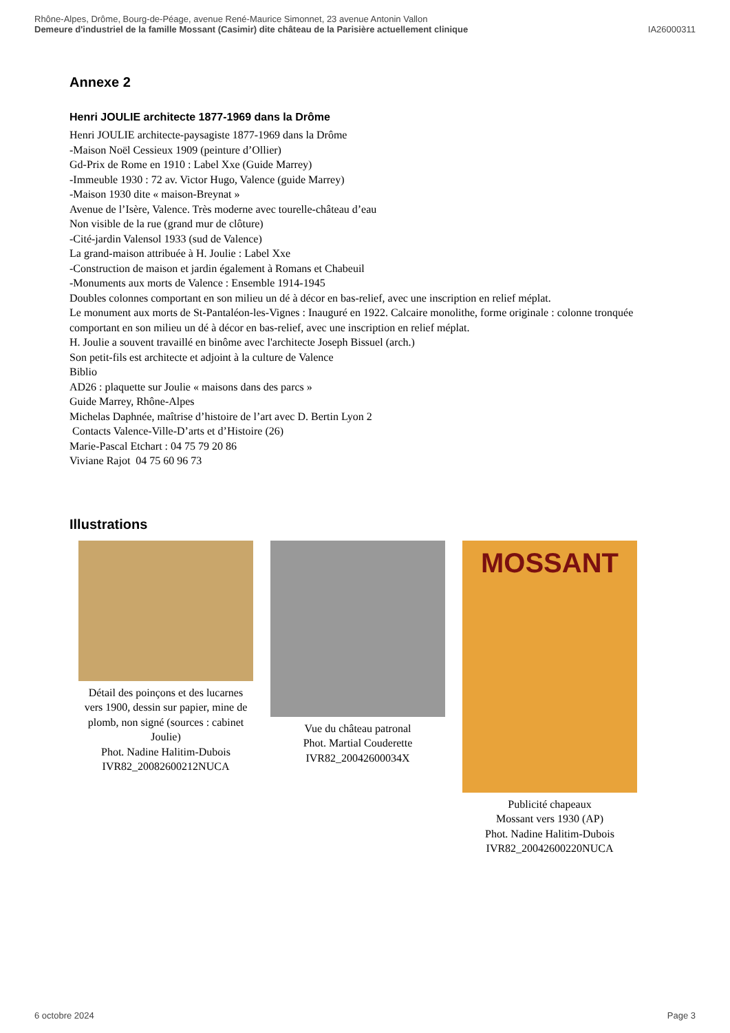Rhône-Alpes, Drôme, Bourg-de-Péage, avenue René-Maurice Simonnet, 23 avenue Antonin Vallon
Demeure d'industriel de la famille Mossant (Casimir) dite château de la Parisière actuellement clinique IA26000311
Annexe 2
Henri JOULIE architecte 1877-1969 dans la Drôme
Henri JOULIE architecte-paysagiste 1877-1969 dans la Drôme
-Maison Noël Cessieux 1909 (peinture d’Ollier)
Gd-Prix de Rome en 1910 : Label Xxe (Guide Marrey)
-Immeuble 1930 : 72 av. Victor Hugo, Valence (guide Marrey)
-Maison 1930 dite « maison-Breynat »
Avenue de l’Isère, Valence. Très moderne avec tourelle-château d’eau
Non visible de la rue (grand mur de clôture)
-Cité-jardin Valensol 1933 (sud de Valence)
La grand-maison attribuée à H. Joulie : Label Xxe
-Construction de maison et jardin également à Romans et Chabeuil
-Monuments aux morts de Valence : Ensemble 1914-1945
Doubles colonnes comportant en son milieu un dé à décor en bas-relief, avec une inscription en relief méplat.
Le monument aux morts de St-Pantaléon-les-Vignes : Inauguré en 1922. Calcaire monolithe, forme originale : colonne tronquée comportant en son milieu un dé à décor en bas-relief, avec une inscription en relief méplat.
H. Joulie a souvent travaillé en binôme avec l'architecte Joseph Bissuel (arch.)
Son petit-fils est architecte et adjoint à la culture de Valence
Biblio
AD26 : plaquette sur Joulie « maisons dans des parcs »
Guide Marrey, Rhône-Alpes
Michelas Daphnée, maîtrise d’histoire de l’art avec D. Bertin Lyon 2
Contacts Valence-Ville-D’arts et d’Histoire (26)
Marie-Pascal Etchart : 04 75 79 20 86
Viviane Rajot 04 75 60 96 73
Illustrations
Détail des poinçons et des lucarnes vers 1900, dessin sur papier, mine de plomb, non signé (sources : cabinet Joulie)
Phot. Nadine Halitim-Dubois
IVR82_20082600212NUCA
Vue du château patronal
Phot. Martial Couderette
IVR82_20042600034X
MOSSANT
Publicité chapeaux
Mossant vers 1930 (AP)
Phot. Nadine Halitim-Dubois
IVR82_20042600220NUCA
6 octobre 2024 Page 3